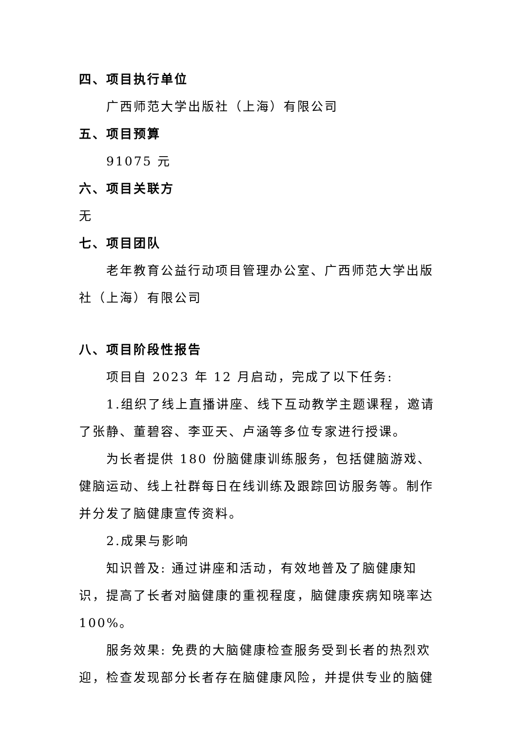四、项目执行单位
广西师范大学出版社（上海）有限公司
五、项目预算
91075 元
六、项目关联方
无
七、项目团队
老年教育公益行动项目管理办公室、广西师范大学出版社（上海）有限公司
八、项目阶段性报告
项目自 2023 年 12 月启动，完成了以下任务:
1.组织了线上直播讲座、线下互动教学主题课程，邀请了张静、董碧容、李亚天、卢涵等多位专家进行授课。
为长者提供 180 份脑健康训练服务，包括健脑游戏、健脑运动、线上社群每日在线训练及跟踪回访服务等。制作并分发了脑健康宣传资料。
2.成果与影响
知识普及: 通过讲座和活动，有效地普及了脑健康知识，提高了长者对脑健康的重视程度，脑健康疾病知晓率达 100%。
服务效果: 免费的大脑健康检查服务受到长者的热烈欢迎，检查发现部分长者存在脑健康风险，并提供专业的脑健